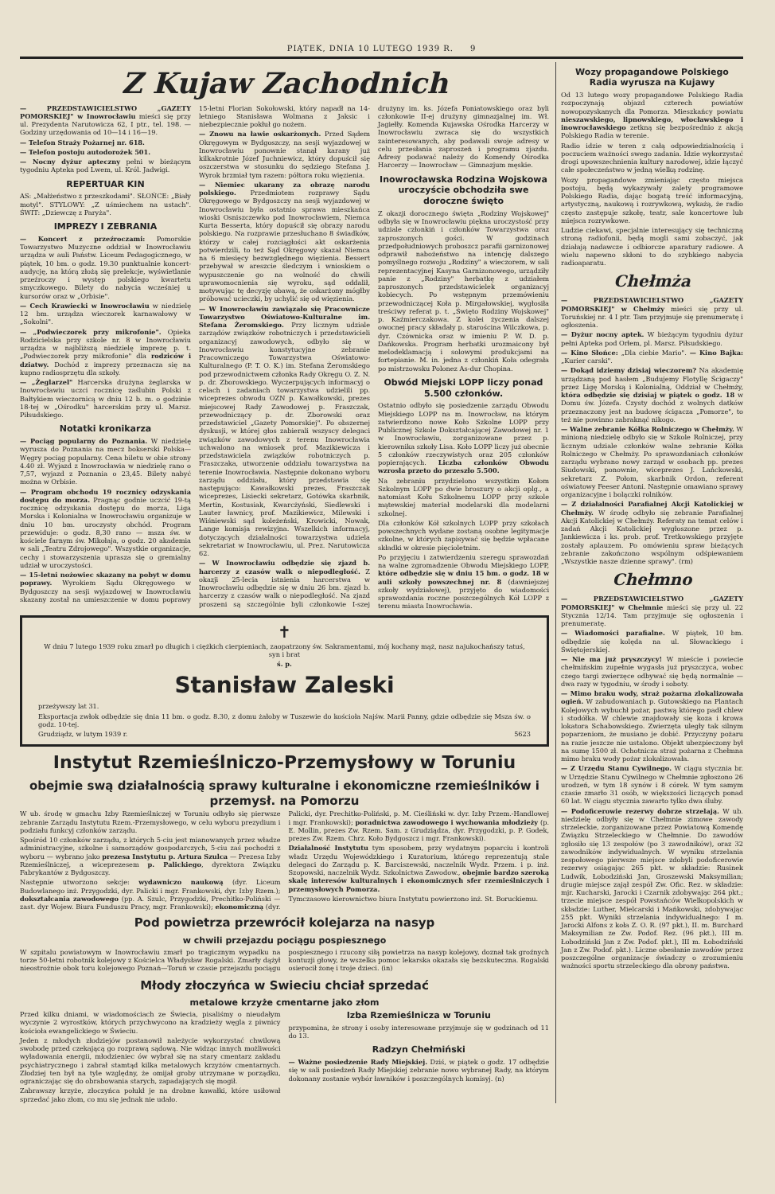PIĄTEK, DNIA 10 LUTEGO 1939 R. 9
Z Kujaw Zachodnich
— PRZEDSTAWICIELSTWO „GAZETY POMORSKIEJ" w Inowrocławiu mieści się przy ul. Prezydenta Narutowicza 62, I ptr., tel. 198. — Godziny urzędowania od 10—14 i 16—19.
— Telefon Straży Pożarnej nr. 618.
— Telefon postoju autodorożek 501.
— Nocny dyżur apteczny pełni w bieżącym tygodniu Apteka pod Lwem, ul. Król. Jadwigi.
REPERTUAR KIN
AS: „Małżeństwo z przeszkodami". SŁOŃCE: „Biały motyl". STYLOWY: „Z uśmiechem na ustach". ŚWIT: „Dziewczę z Paryża".
IMPREZY I ZEBRANIA
— Koncert z przeźroczami: Pomorskie Towarzystwo Muzyczne oddział w Inowrocławiu urządza w auli Państw. Liceum Pedagogicznego, w piątek, 10 bm. o godz. 19.30 punktualnie koncert-audycję, na którą złożą się prelekcje, wyświetlanie przeźroczy i występ polskiego kwartetu smyczkowego. Bilety do nabycia wcześniej u kursorów oraz w „Orbisie".
— Cech Krawiecki w Inowrocławiu w niedzielę 12 bm. urządza wieczorek karnawałowy w „Sokolni".
— „Podwieczorek przy mikrofonie". Opieka Rodzicielska przy szkole nr. 8 w Inowrocławiu urządza w najbliższą niedzielę imprezę p. t. „Podwieczorek przy mikrofonie" dla rodziców i dziatwy. Dochód z imprezy przeznacza się na kupno radiosprzętu dla szkoły.
— „Żeglarzel" Harcerska drużyna żeglarska w Inowrocławiu uczci rocznicę zaślubin Polski z Bałtykiem wieczornicą w dniu 12 b. m. o godzinie 18-tej w „Ośrodku" harcerskim przy ul. Marsz. Piłsudskiego.
Notatki kronikarza
— Pociąg popularny do Poznania. W niedzielę wyrusza do Poznania na mecz bokserski Polska—Węgry pociąg popularny. Cena biletu w obie strony 4.40 zł. Wyjazd z Inowrocławia w niedzielę rano o 7,57, wyjazd z Poznania o 23,45. Bilety nabyć można w Orbisie.
— Program obchodu 19 rocznicy odzyskania dostępu do morza. Pragnąc godnie uczcić 19-tą rocznicę odzyskania dostępu do morza, Liga Morska i Kolonialna w Inowrocławiu organizuje w dniu 10 bm. uroczysty obchód. Program przewiduje: o godz. 8,30 rano — msza św. w kościele farnym św. Mikołaja, o godz. 20 akademia w sali „Teatru Zdrojowego". Wszystkie organizacje, cechy i stowarzyszenia uprasza się o gremialny udział w uroczystości.
— 15-letni nożowiec skazany na pobyt w domu poprawy. Wyrokiem Sądu Okręgowego w Bydgoszczy na sesji wyjazdowej w Inowrocławiu skazany został na umieszczenie w domu poprawy 15-letni Florian Sokołowski, który napadł na 14-letniego Stanisława Wolmana z Jaksic i niebezpiecznie pokłuł go nożem.
— Znowu na ławie oskarżonych. Przed Sądem Okręgowym w Bydgoszczy, na sesji wyjazdowej w Inowrocławiu ponownie stanął karany już kilkakrotnie Józef Juchniewicz, który dopuścił się oszczerstwa w stosunku do sędziego Stefana J. Wyrok brzmiał tym razem: półtora roku więzienia.
— Niemiec ukarany za obrazę narodu polskiego. Przedmiotem rozprawy Sądu Okręgowego w Bydgoszczy na sesji wyjazdowej w Inowrocławiu była ostatnio sprawa mieszkańca wioski Osniszczewko pod Inowrocławiem, Niemca Kurta Besserta, który dopuścił się obrazy narodu polskiego. Na rozprawie przesłuchano 8 świadków, którzy w całej rozciągłości akt oskarżenia potwierdzili, to też Sąd Okręgowy skazał Niemca na 6 miesięcy bezwzględnego więzienia. Bessert przebywał w areszcie śledczym i wnioskiem o wypuszczenie go na wolność do chwili uprawomocnienia się wyroku, sąd oddalił, motywując tę decyzję obawą, że oskarżony mógłby próbować ucieczki, by uchylić się od więzienia.
— W Inowrocławiu zawiązało się Pracownicze Towarzystwo Oświatowo-Kulturalne im. Stefana Żeromskiego. Przy licznym udziale zarządów związków robotniczych i przedstawicieli organizacyj zawodowych, odbyło się w Inowrocławiu konstytucyjne zebranie Pracowniczego Towarzystwa Oświatowo-Kulturalnego (P. T. O. K.) im. Stefana Żeromskiego pod przewodnictwem członka Rady Okręgu O. Z. N. p. dr. Zborowskiego. Wyczerpujących informacyj o celach i zadaniach towarzystwa udzielili pp. wiceprezes obwodu OZN p. Kawałkowski, prezes miejscowej Rady Zawodowej p. Fraszczak, przewodniczący p. dr. Zborowski oraz przedstawiciel „Gazety Pomorskiej". Po obszernej dyskusji, w której głos zabierali wszyscy delegaci związków zawodowych z terenu Inowrocławia uchwalono na wniosek prof. Mazikiewicza i przedstawiciela związków robotniczych p. Fraszczaka, utworzenie oddziału towarzystwa na terenie Inowrocławia. Następnie dokonano wyboru zarządu oddziału, który przedstawia się następująco: Kawałkowski prezes, Fraszczak wiceprezes, Lisiecki sekretarz, Gotówka skarbnik, Mertin, Kostusiak, Kwarcżyński, Siedlewski i Lauter ławnicy, prof. Mazikiewicz, Milewski i Wiśniewski sąd koleżeński, Krowicki, Nowak, Lange komisja rewizyjna. Wszelkich informacyj, dotyczących działalności towarzystwa udziela sekretariat w Inowrocławiu, ul. Prez. Narutowicza 62.
— W Inowrocławiu odbędzie się zjazd b. harcerzy z czasów walk o niepodległość. Z okazji 25-lecia istnienia harcerstwa w Inowrocławiu odbędzie się w dniu 26 bm. zjazd b. harcerzy z czasów walk o niepodległość. Na zjazd proszeni są szczególnie byli członkowie I-szej drużyny im. ks. Józefa Poniatowskiego oraz byli członkowie II-ej drużyny gimnazjalnej im. Wł. Jagiełły. Komenda Kujawska Ośrodka Harcerzy w Inowrocławiu zwraca się do wszystkich zainteresowanych, aby podawali swoje adresy w celu przesłania zaproszeń i programu zjazdu. Adresy podawać należy do Komendy Ośrodka Harcerzy — Inowrocław — Gimnazjum męskie.
Inowrocławska Rodzina Wojskowa uroczyście obchodziła swe doroczne święto
Z okazji dorocznego święta „Rodziny Wojskowej" odbyła się w Inowrocławiu piękna uroczystość przy udziale członkiń i członków Towarzystwa oraz zaproszonych gości. W godzinach przedpołudniowych proboszcz parafii garnizonowej odprawił nabożeństwo na intencję dalszego pomyślnego rozwoju „Rodziny" a wieczorem, w sali reprezentacyjnej Kasyna Garnizonowego, urządziły panie z „Rodziny" herbatkę z udziałem zaproszonych przedstawicielek organizacyj kobiecych. Po wstępnym przemówieniu przewodniczącej Koła p. Mirgałowskiej, wygłosiła treściwy referat p. t. „Święto Rodziny Wojskowej" p. Kaźmierczakowa. Z kolei życzenia dalszej owocnej pracy składały p. starościna Wilczkowa, p. dyr. Czównicka oraz w imieniu P. W. D. p. Dańkowska. Program herbatki urozmaicony był melodeklamacją i solowymi produkcjami na fortepianie. M. in. jedna z członkiń Koła odegrała po mistrzowsku Polonez As-dur Chopina.
Obwód Miejski LOPP liczy ponad 5.500 członków.
Ostatnio odbyło się posiedzenie zarządu Obwodu Miejskiego LOPP na m. Inowrocław, na którym zatwierdzono nowe Koło Szkolne LOPP przy Publicznej Szkole Dokształcającej Zawodowej nr. 1 w Inowrocławiu, zorganizowane przez p. kierownika szkoły Lisa. Koło LOPP liczy już obecnie 5 członków rzeczywistych oraz 205 członków popierających. Liczba członków Obwodu wzrosła przeto do przeszło 5.500.
Na zebraniu przydzielono wszystkim Kołom Szkolnym LOPP po dwie broszury o akcji oplg., a natomiast Kołu Szkolnemu LOPP przy szkole mątewskiej materiał modelarski dla modelarni szkolnej.
Dla członków Kół szkolnych LOPP przy szkołach powszechnych wydane zostaną osobne legitymacje szkolne, w których zapisywać się będzie wpłacane składki w okresie pięcioletnim.
Po przyjęciu i zatwierdzeniu szeregu sprawozdań na walne zgromadzenie Obwodu Miejskiego LOPP, które odbędzie się w dniu 15 bm. o godz. 18 w auli szkoły powszechnej nr. 8 (dawniejszej szkoły wydziałowej), przyjęto do wiadomości sprawozdania roczne poszczególnych Kół LOPP z terenu miasta Inowrocławia.
✝
W dniu 7 lutego 1939 roku zmarł po długich i ciężkich cierpieniach, zaopatrzony św. Sakramentami, mój kochany mąż, nasz najukochańszy tatuś, syn i brat
ś. p.
Stanisław Zaleski
przeżywszy lat 31.
Eksportacja zwłok odbędzie się dnia 11 bm. o godz. 8.30, z domu żałoby w Tuszewie do kościoła Najśw. Marii Panny, gdzie odbędzie się Msza św. o godz. 10-tej.
Grudziądz, w lutym 1939 r. 5623
Instytut Rzemieślniczo-Przemysłowy w Toruniu
obejmie swą działalnością sprawy kulturalne i ekonomiczne rzemieślników i przemysł. na Pomorzu
W ub. środę w gmachu Izby Rzemieślniczej w Toruniu odbyło się pierwsze zebranie Zarządu Instytutu Rzem.-Przemysłowego, w celu wyboru prezydium i podziału funkcyj członków zarządu.
Spośród 10 członków zarządu, z których 5-ciu jest mianowanych przez władze administracyjne, szkolne i samorządów gospodarczych, 5-ciu zaś pochodzi z wyboru — wybrano jako prezesa Instytutu p. Artura Szulca — Prezesa Izby Rzemieślniczej, a wiceprezesem p. Palickiego, dyrektora Związku Fabrykantów z Bydgoszczy.
Następnie utworzono sekcje: wydawniczo naukową (dyr. Liceum Budowlanego inż. Przygodzki, dyr. Palicki i mgr. Frankowski, dyr. Izby Rzem.); dokształcania zawodowego (pp. A. Szulc, Przygodzki, Prechitko-Poliński — zast. dyr Wojew. Biura Funduszu Pracy, mgr. Frankowski); ekonomiczną (dyr. Palicki, dyr. Prechitko-Poliński, p. M. Cieśliński w. dyr. Izby Przem.-Handlowej i mgr. Frankowski); poradnictwa zawodowego i wychowania młodzieży (p. E. Mollin, prezes Zw. Rzem. Sam. z Grudziądza, dyr. Przygodzki, p. P. Godek, prezes Zw. Rzem. Chrz. Koło Bydgoszcz i mgr. Frankowski).
Działalność Instytutu tym sposobem, przy wydatnym poparciu i kontroli władz Urzędu Wojewódzkiego i Kuratorium, którego reprezentują stale delegaci do Zarządu p. K. Barciszewski, naczelnik Wydz. Przem. i p. inż. Szopowski, naczelnik Wydz. Szkolnictwa Zawodow., obejmie bardzo szeroką skalę interesów kulturalnych i ekonomicznych sfer rzemieślniczych i przemysłowych Pomorza.
Tymczasowo kierownictwo biura Instytutu powierzono inż. St. Boruckiemu.
Pod powietrza przewrócił kolejarza na nasyp
w chwili przejazdu pociągu pospiesznego
W szpitalu powiatowym w Inowrocławiu zmarł po tragicznym wypadku na torze 50-letni robotnik kolejowy z Kościelca Władysław Rogalski. Zmarły dążył nieostrożnie obok toru kolejowego Poznań—Toruń w czasie przejazdu pociągu pospiesznego i rzucony siłą powietrza na nasyp kolejowy, doznał tak groźnych kontuzji głowy, że wszelka pomoc lekarska okazała się bezskuteczna. Rogalski osierocił żonę i troje dzieci. (in)
Młody złoczyńca w Swieciu chciał sprzedać
metalowe krzyże cmentarne jako złom
Przed kilku dniami, w wiadomościach ze Świecia, pisaliśmy o nieudałym wyczynie 2 wyrostków, których przychwycono na kradzieży węgla z piwnicy kościoła ewangelickiego w Świeciu.
Jeden z młodych złodziejów postanowił należycie wykorzystać chwilową swobodę przed czekającą go rozprawą sądową. Nie widząc innych możliwości wyładowania energii, młodzieniec ów wybrał się na stary cmentarz zakładu psychiatrycznego i zabrał stamtąd kilka metalowych krzyżów cmentarnych. Złodziej ten był na tyle względny, że omijał groby utrzymane w porządku, ograniczając się do obrabowania starych, zapadających się mogił.
Zabrawszy krzyże, złoczyńca połukł je na drobne kawałki, które usiłował sprzedać jako złom, co mu się jednak nie udało.
Izba Rzemieślnicza w Toruniu
przypomina, że strony i osoby interesowane przyjmuje się w godzinach od 11 do 13.
Radzyn Chełmiński
— Ważne posiedzenie Rady Miejskiej. Dziś, w piątek o godz. 17 odbędzie się w sali posiedzeń Rady Miejskiej zebranie nowo wybranej Rady, na którym dokonany zostanie wybór ławników i poszczególnych komisyj. (n)
Wozy propagandowe Polskiego Radia wyrusza na Kujawy
Od 13 lutego wozy propagandowe Polskiego Radia rozpoczynają objazd czterech powiatów nowopozyskanych dla Pomorza. Mieszkańcy powiatu nieszawskiego, lipnowskiego, włocławskiego i inowrocławskiego zetkną się bezpośrednio z akcją Polskiego Radia w terenie.
Radio idzie w teren z całą odpowiedzialnością i poczuciem ważności swego zadania. Idzie wykorzystać drogi upowszechnienia kultury narodowej, idzie łączyć całe społeczeństwo w jedną wielką rodzinę.
Wozy propagandowe zmieniając często miejsca postoju, będą wykazywały zalety programowe Polskiego Radia, dając bogatą treść informacyjną, artystyczną, naukową i rozrywkową, wykażą, że radio często zastępuje szkołę, teatr, sale koncertowe lub miejsca rozrywkowe.
Ludzie ciekawi, specjalnie interesujący się techniczną stroną radiofonii, będą mogli sami zobaczyć, jak działają nadawcze i odbiorcze aparatury radiowe. A wielu napewno skłoni to do szybkiego nabycia radioaparatu.
Chełmża
— PRZEDSTAWICIELSTWO „GAZETY POMORSKIEJ" w Chełmży mieści się przy ul. Toruńskiej nr. 4 I ptr. Tam przyjmuje się prenumeratę i ogłoszenia.
— Dyżur nocny aptek. W bieżącym tygodniu dyżur pełni Apteka pod Orłem, pl. Marsz. Piłsudskiego.
— Kino Słońce: „Dla ciebie Mario". — Kino Bajka: „Kurier carski".
— Dokąd idziemy dzisiaj wieczorem? Na akademię urządzaną pod hasłem „Budujemy Flotyllę Ścigaczy" przez Ligę Morską i Kolonialną, Oddział w Chełmży, która odbędzie się dzisiaj w piątek o godz. 18 w Domu św. Józefa. Czysty dochód z wolnych datków przeznaczony jest na budowę ścigacza „Pomorze", to też nie powinno zabraknąć nikogo.
— Walne zebranie Kółka Rolniczego w Chełmży. W minioną niedzielę odbyło się w Szkole Rolniczej, przy licznym udziale członków walne zebranie Kółka Rolniczego w Chełmży. Po sprawozdaniach członków zarządu wybrano nowy zarząd w osobach pp. prezes Siudowski, ponownie, wiceprezes J. Lańckowski, sekretarz Z. Połom, skarbnik Ordon, referent oświatowy Feeser Antoni. Następnie omawiano sprawy organizacyjne i bolączki rolników.
— Z działalności Parafialnej Akcji Katolickiej w Chełmży. W środę odbyło się zebranie Parafialnej Akcji Katolickiej w Chełmży. Referaty na temat celów i zadań Akcji Katolickiej wygłoszone przez p. Jankiewicza i ks. prob. prof. Tretkowskiego przyjęte zostały aplauzem. Po omówieniu spraw bieżących zebranie zakończono wspólnym odśpiewaniem „Wszystkie nasze dzienne sprawy". (rm)
Chełmno
— PRZEDSTAWICIELSTWO „GAZETY POMORSKIEJ" w Chełmnie mieści się przy ul. 22 Stycznia 12/14. Tam przyjmuje się ogłoszenia i prenumeratę.
— Wiadomości parafialne. W piątek, 10 bm. odbędzie się kolęda na ul. Słowackiego i Świętojerskiej.
— Nie ma już pryszczycy! W mieście i powiecie chełmińskim zupełnie wygasła już pryszczyca, wobec czego targi zwierzęce odbywać się będą normalnie — dwa razy w tygodniu, w środy i soboty.
— Mimo braku wody, straż pożarna zlokalizowała ogień. W zabudowaniach p. Gutowskiego na Plantach Kolejowych wybuchł pożar, pastwą którego padł chlew i stodółka. W chlewie znajdowały się koza i krowa lokatora Schabowskiego. Zwierzęta uległy tak silnym poparzeniom, że musiano je dobić. Przyczyny pożaru na razie jeszcze nie ustalono. Objekt ubezpieczony był na sumę 1500 zł. Ochotnicza straż pożarna z Chełmna mimo braku wody pożar zlokalizowała.
— Z Urzędu Stanu Cywilnego. W ciągu stycznia br. w Urzędzie Stanu Cywilnego w Chełmnie zgłoszono 26 urodzeń, w tym 18 synów i 8 córek. W tym samym czasie zmarło 31 osób, w większości liczących ponad 60 lat. W ciągu stycznia zawarto tylko dwa śluby.
— Podoficerowie rezerwy dobrze strzelają. W ub. niedzielę odbyły się w Chełmnie zimowe zawody strzeleckie, zorganizowane przez Powiatową Komendę Związku Strzeleckiego w Chełmnie. Do zawodów zgłosiło się 13 zespołów (po 3 zawodników), oraz 32 zawodników indywidualnych. W wyniku strzelania zespołowego pierwsze miejsce zdobyli podoficerowie rezerwy osiągając 265 pkt. w składzie: Rusinek Ludwik, Łobodziński Jan, Groszewski Maksymilian; drugie miejsce zajął zespół Zw. Ofic. Rez. w składzie: mjr. Kucharski, Jarocki i Czarnik zdobywając 264 pkt.; trzecie miejsce zespół Powstańców Wielkopolskich w składzie: Luther, Mielcarski i Mańkowski, zdobywając 255 pkt. Wyniki strzelania indywidualnego: I m. Jarocki Alfons z koła Z. O. R. (97 pkt.), II. m. Burchard Maksymilian ze Zw. Podof. Rez. (96 pkt.), III m. Łobodziński Jan z Zw. Podof. pkt.), III m. Łobodziński Jan z Zw. Podof. pkt.). Liczne obesłanie zawodów przez poszczególne organizacje świadczy o zrozumieniu ważności sportu strzeleckiego dla obrony państwa.